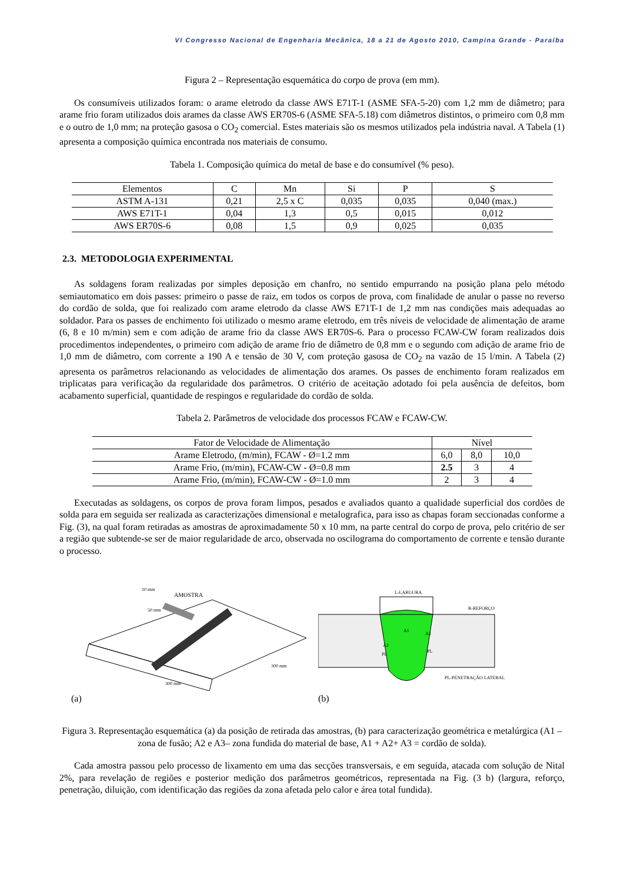VI Congresso Nacional de Engenharia Mecânica, 18 a 21 de Agosto 2010, Campina Grande - Paraíba
Figura 2 – Representação esquemática do corpo de prova (em mm).
Os consumíveis utilizados foram: o arame eletrodo da classe AWS E71T-1 (ASME SFA-5-20) com 1,2 mm de diâmetro; para arame frio foram utilizados dois arames da classe AWS ER70S-6 (ASME SFA-5.18) com diâmetros distintos, o primeiro com 0,8 mm e o outro de 1,0 mm; na proteção gasosa o CO<sub>2</sub> comercial. Estes materiais são os mesmos utilizados pela indústria naval. A Tabela (1) apresenta a composição química encontrada nos materiais de consumo.
Tabela 1. Composição química do metal de base e do consumível (% peso).
| Elementos | C | Mn | Si | P | S |
| --- | --- | --- | --- | --- | --- |
| ASTM A-131 | 0,21 | 2,5 x C | 0,035 | 0,035 | 0,040 (max.) |
| AWS E71T-1 | 0,04 | 1,3 | 0,5 | 0,015 | 0,012 |
| AWS ER70S-6 | 0,08 | 1,5 | 0,9 | 0,025 | 0,035 |
2.3. METODOLOGIA EXPERIMENTAL
As soldagens foram realizadas por simples deposição em chanfro, no sentido empurrando na posição plana pelo método semiautomatico em dois passes: primeiro o passe de raiz, em todos os corpos de prova, com finalidade de anular o passe no reverso do cordão de solda, que foi realizado com arame eletrodo da classe AWS E71T-1 de 1,2 mm nas condições mais adequadas ao soldador. Para os passes de enchimento foi utilizado o mesmo arame eletrodo, em três níveis de velocidade de alimentação de arame (6, 8 e 10 m/min) sem e com adição de arame frio da classe AWS ER70S-6. Para o processo FCAW-CW foram realizados dois procedimentos independentes, o primeiro com adição de arame frio de diâmetro de 0,8 mm e o segundo com adição de arame frio de 1,0 mm de diâmetro, com corrente a 190 A e tensão de 30 V, com proteção gasosa de CO<sub>2</sub> na vazão de 15 l/min. A Tabela (2) apresenta os parâmetros relacionando as velocidades de alimentação dos arames. Os passes de enchimento foram realizados em triplicatas para verificação da regularidade dos parâmetros. O critério de aceitação adotado foi pela ausência de defeitos, bom acabamento superficial, quantidade de respingos e regularidade do cordão de solda.
Tabela 2. Parâmetros de velocidade dos processos FCAW e FCAW-CW.
| Fator de Velocidade de Alimentação | Nível | | |
| --- | --- | --- | --- |
| Arame Eletrodo, (m/min), FCAW - Ø=1.2 mm | 6,0 | 8,0 | 10,0 |
| Arame Frio, (m/min), FCAW-CW - Ø=0.8 mm | 2.5 | 3 | 4 |
| Arame Frio, (m/min), FCAW-CW - Ø=1.0 mm | 2 | 3 | 4 |
Executadas as soldagens, os corpos de prova foram limpos, pesados e avaliados quanto a qualidade superficial dos cordões de solda para em seguida ser realizada as caracterizações dimensional e metalografica, para isso as chapas foram seccionadas conforme a Fig. (3), na qual foram retiradas as amostras de aproximadamente 50 x 10 mm, na parte central do corpo de prova, pelo critério de ser a região que subtende-se ser de maior regularidade de arco, observada no oscilograma do comportamento de corrente e tensão durante o processo.
AMOSTRA
300 mm
300 mm
50 mm
10 mm
(a)
L-LARGURA
R-REFORÇO
A1
A2
A3
PL
PL
PL-PENETRAÇÃO LATERAL
(b)
Figura 3. Representação esquemática (a) da posição de retirada das amostras, (b) para caracterização geométrica e metalúrgica (A1 – zona de fusão; A2 e A3– zona fundida do material de base, A1 + A2+ A3 = cordão de solda).
Cada amostra passou pelo processo de lixamento em uma das secções transversais, e em seguida, atacada com solução de Nital 2%, para revelação de regiões e posterior medição dos parâmetros geométricos, representada na Fig. (3 b) (largura, reforço, penetração, diluição, com identificação das regiões da zona afetada pelo calor e área total fundida).